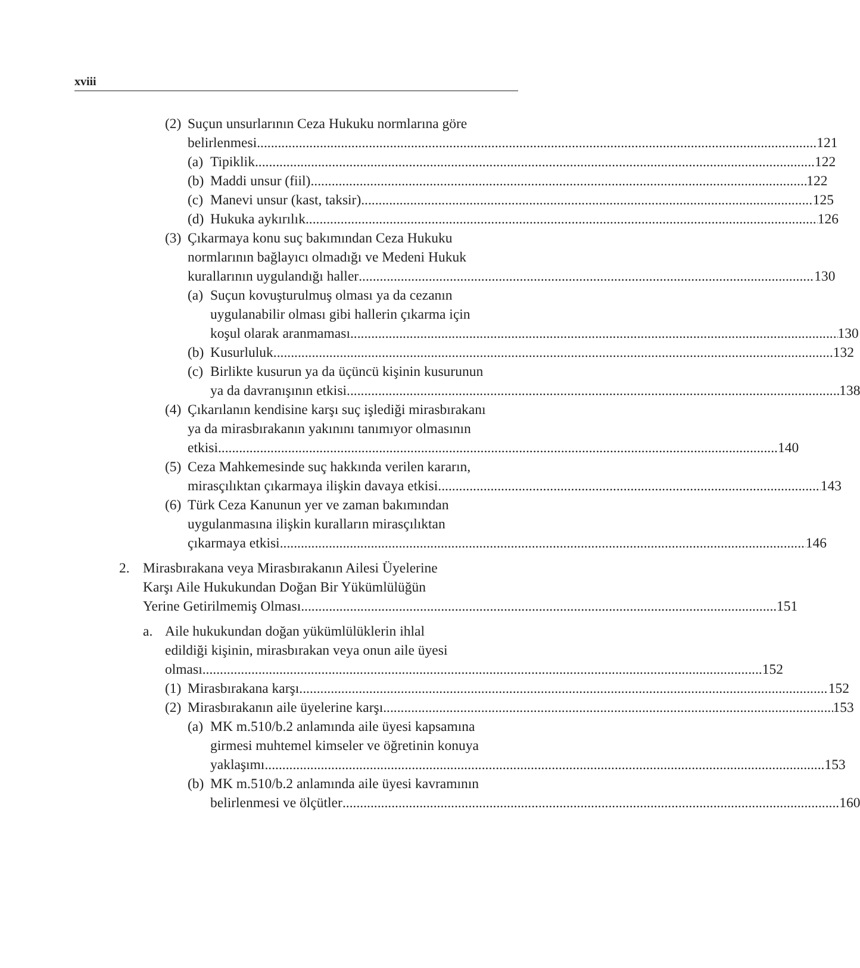xviii
(2)
Suçun unsurlarının Ceza Hukuku normlarına göre
belirlenmesi 121
(a)
Tipiklik 122
(b)
Maddi unsur (fiil) 122
(c)
Manevi unsur (kast, taksir) 125
(d)
Hukuka aykırılık 126
(3)
Çıkarmaya konu suç bakımından Ceza Hukuku
normlarının bağlayıcı olmadığı ve Medeni Hukuk
kurallarının uygulandığı haller 130
(a)
Suçun kovuşturulmuş olması ya da cezanın
uygulanabilir olması gibi hallerin çıkarma için
koşul olarak aranmaması 130
(b)
Kusurluluk 132
(c)
Birlikte kusurun ya da üçüncü kişinin kusurunun
ya da davranışının etkisi 138
(4)
Çıkarılanın kendisine karşı suç işlediği mirasbırakanı
ya da mirasbırakanın yakınını tanımıyor olmasının
etkisi 140
(5)
Ceza Mahkemesinde suç hakkında verilen kararın,
mirasçılıktan çıkarmaya ilişkin davaya etkisi 143
(6)
Türk Ceza Kanunun yer ve zaman bakımından
uygulanmasına ilişkin kuralların mirasçılıktan
çıkarmaya etkisi 146
2. Mirasbırakana veya Mirasbırakanın Ailesi Üyelerine
Karşı Aile Hukukundan Doğan Bir Yükümlülüğün
Yerine Getirilmemiş Olması 151
a. Aile hukukundan doğan yükümlülüklerin ihlal
edildiği kişinin, mirasbırakan veya onun aile üyesi
olması 152
(1)
Mirasbırakana karşı 152
(2)
Mirasbırakanın aile üyelerine karşı 153
(a)
MK m.510/b.2 anlamında aile üyesi kapsamına
girmesi muhtemel kimseler ve öğretinin konuya
yaklaşımı 153
(b)
MK m.510/b.2 anlamında aile üyesi kavramının
belirlenmesi ve ölçütler 160